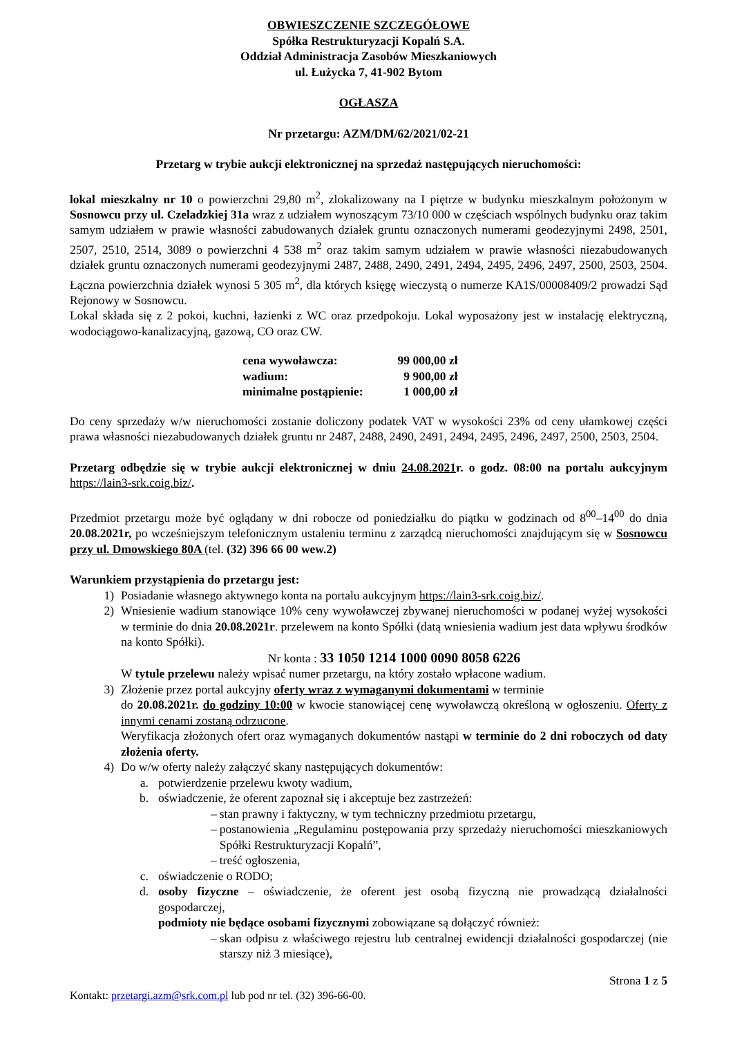OBWIESZCZENIE SZCZEGÓŁOWE
Spółka Restrukturyzacji Kopalń S.A.
Oddział Administracja Zasobów Mieszkaniowych
ul. Łużycka 7, 41-902 Bytom
OGŁASZA
Nr przetargu: AZM/DM/62/2021/02-21
Przetarg w trybie aukcji elektronicznej na sprzedaż następujących nieruchomości:
lokal mieszkalny nr 10 o powierzchni 29,80 m<sup>2</sup>, zlokalizowany na I piętrze w budynku mieszkalnym położonym w Sosnowcu przy ul. Czeladzkiej 31a wraz z udziałem wynoszącym 73/10 000 w częściach wspólnych budynku oraz takim samym udziałem w prawie własności zabudowanych działek gruntu oznaczonych numerami geodezyjnymi 2498, 2501, 2507, 2510, 2514, 3089 o powierzchni 4 538 m<sup>2</sup> oraz takim samym udziałem w prawie własności niezabudowanych działek gruntu oznaczonych numerami geodezyjnymi 2487, 2488, 2490, 2491, 2494, 2495, 2496, 2497, 2500, 2503, 2504. Łączna powierzchnia działek wynosi 5 305 m<sup>2</sup>, dla których księgę wieczystą o numerze KA1S/00008409/2 prowadzi Sąd Rejonowy w Sosnowcu.
Lokal składa się z 2 pokoi, kuchni, łazienki z WC oraz przedpokoju. Lokal wyposażony jest w instalację elektryczną, wodociągowo-kanalizacyjną, gazową, CO oraz CW.
| cena wywoławcza: | 99 000,00 zł |
| wadium: | 9 900,00 zł |
| minimalne postąpienie: | 1 000,00 zł |
Do ceny sprzedaży w/w nieruchomości zostanie doliczony podatek VAT w wysokości 23% od ceny ułamkowej części prawa własności niezabudowanych działek gruntu nr 2487, 2488, 2490, 2491, 2494, 2495, 2496, 2497, 2500, 2503, 2504.
Przetarg odbędzie się w trybie aukcji elektronicznej w dniu 24.08.2021r. o godz. 08:00 na portalu aukcyjnym https://lain3-srk.coig.biz/.
Przedmiot przetargu może być oglądany w dni robocze od poniedziałku do piątku w godzinach od 8<sup>00</sup>–14<sup>00</sup> do dnia 20.08.2021r, po wcześniejszym telefonicznym ustaleniu terminu z zarządcą nieruchomości znajdującym się w Sosnowcu przy ul. Dmowskiego 80A (tel. (32) 396 66 00 wew.2)
Warunkiem przystąpienia do przetargu jest:
1) Posiadanie własnego aktywnego konta na portalu aukcyjnym https://lain3-srk.coig.biz/.
2) Wniesienie wadium stanowiące 10% ceny wywoławczej zbywanej nieruchomości w podanej wyżej wysokości w terminie do dnia 20.08.2021r. przelewem na konto Spółki (datą wniesienia wadium jest data wpływu środków na konto Spółki).
Nr konta : 33 1050 1214 1000 0090 8058 6226
W tytule przelewu należy wpisać numer przetargu, na który zostało wpłacone wadium.
3) Złożenie przez portal aukcyjny oferty wraz z wymaganymi dokumentami w terminie
do 20.08.2021r. do godziny 10:00 w kwocie stanowiącej cenę wywoławczą określoną w ogłoszeniu. Oferty z innymi cenami zostaną odrzucone.
Weryfikacja złożonych ofert oraz wymaganych dokumentów nastąpi w terminie do 2 dni roboczych od daty złożenia oferty.
4) Do w/w oferty należy załączyć skany następujących dokumentów:
a. potwierdzenie przelewu kwoty wadium,
b. oświadczenie, że oferent zapoznał się i akceptuje bez zastrzeżeń:
– stan prawny i faktyczny, w tym techniczny przedmiotu przetargu,
– postanowienia „Regulaminu postępowania przy sprzedaży nieruchomości mieszkaniowych Spółki Restrukturyzacji Kopalń”,
– treść ogłoszenia,
c. oświadczenie o RODO;
d. osoby fizyczne – oświadczenie, że oferent jest osobą fizyczną nie prowadzącą działalności gospodarczej,
podmioty nie będące osobami fizycznymi zobowiązane są dołączyć również:
– skan odpisu z właściwego rejestru lub centralnej ewidencji działalności gospodarczej (nie starszy niż 3 miesiące),
Strona 1 z 5
Kontakt: przetargi.azm@srk.com.pl lub pod nr tel. (32) 396-66-00.